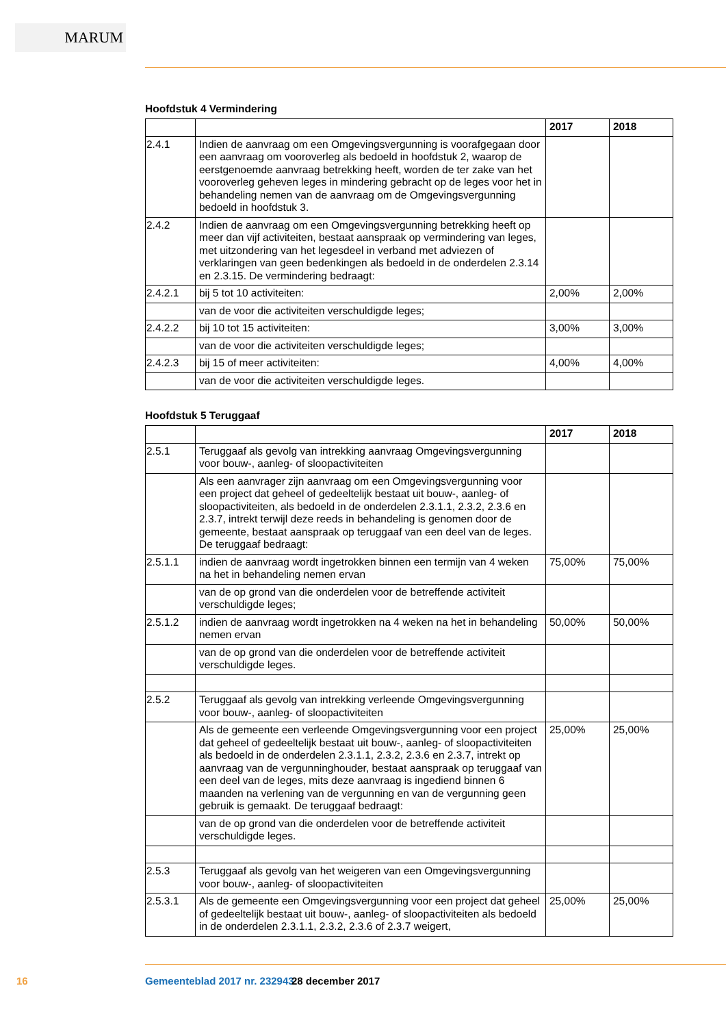MARUM
Hoofdstuk 4 Vermindering
| | | 2017 | 2018 |
| --- | --- | --- | --- |
| 2.4.1 | Indien de aanvraag om een Omgevingsvergunning is voorafgegaan door een aanvraag om vooroverleg als bedoeld in hoofdstuk 2, waarop de eerstgenoemde aanvraag betrekking heeft, worden de ter zake van het vooroverleg geheven leges in mindering gebracht op de leges voor het in behandeling nemen van de aanvraag om de Omgevingsvergunning bedoeld in hoofdstuk 3. | | |
| 2.4.2 | Indien de aanvraag om een Omgevingsvergunning betrekking heeft op meer dan vijf activiteiten, bestaat aanspraak op vermindering van leges, met uitzondering van het legesdeel in verband met adviezen of verklaringen van geen bedenkingen als bedoeld in de onderdelen 2.3.14 en 2.3.15. De vermindering bedraagt: | | |
| 2.4.2.1 | bij 5 tot 10 activiteiten: | 2,00% | 2,00% |
| | van de voor die activiteiten verschuldigde leges; | | |
| 2.4.2.2 | bij 10 tot 15 activiteiten: | 3,00% | 3,00% |
| | van de voor die activiteiten verschuldigde leges; | | |
| 2.4.2.3 | bij 15 of meer activiteiten: | 4,00% | 4,00% |
| | van de voor die activiteiten verschuldigde leges. | | |
Hoofdstuk 5 Teruggaaf
| | | 2017 | 2018 |
| --- | --- | --- | --- |
| 2.5.1 | Teruggaaf als gevolg van intrekking aanvraag Omgevingsvergunning voor bouw-, aanleg- of sloopactiviteiten | | |
| | Als een aanvrager zijn aanvraag om een Omgevingsvergunning voor een project dat geheel of gedeeltelijk bestaat uit bouw-, aanleg- of sloopactiviteiten, als bedoeld in de onderdelen 2.3.1.1, 2.3.2, 2.3.6 en 2.3.7, intrekt terwijl deze reeds in behandeling is genomen door de gemeente, bestaat aanspraak op teruggaaf van een deel van de leges. De teruggaaf bedraagt: | | |
| 2.5.1.1 | indien de aanvraag wordt ingetrokken binnen een termijn van 4 weken na het in behandeling nemen ervan | 75,00% | 75,00% |
| | van de op grond van die onderdelen voor de betreffende activiteit verschuldigde leges; | | |
| 2.5.1.2 | indien de aanvraag wordt ingetrokken na 4 weken na het in behandeling nemen ervan | 50,00% | 50,00% |
| | van de op grond van die onderdelen voor de betreffende activiteit verschuldigde leges. | | |
| 2.5.2 | Teruggaaf als gevolg van intrekking verleende Omgevingsvergunning voor bouw-, aanleg- of sloopactiviteiten | | |
| | Als de gemeente een verleende Omgevingsvergunning voor een project dat geheel of gedeeltelijk bestaat uit bouw-, aanleg- of sloopactiviteiten als bedoeld in de onderdelen 2.3.1.1, 2.3.2, 2.3.6 en 2.3.7, intrekt op aanvraag van de vergunninghouder, bestaat aanspraak op teruggaaf van een deel van de leges, mits deze aanvraag is ingediend binnen 6 maanden na verlening van de vergunning en van de vergunning geen gebruik is gemaakt. De teruggaaf bedraagt: | 25,00% | 25,00% |
| | van de op grond van die onderdelen voor de betreffende activiteit verschuldigde leges. | | |
| 2.5.3 | Teruggaaf als gevolg van het weigeren van een Omgevingsvergunning voor bouw-, aanleg- of sloopactiviteiten | | |
| 2.5.3.1 | Als de gemeente een Omgevingsvergunning voor een project dat geheel of gedeeltelijk bestaat uit bouw-, aanleg- of sloopactiviteiten als bedoeld in de onderdelen 2.3.1.1, 2.3.2, 2.3.6 of 2.3.7 weigert, | 25,00% | 25,00% |
16 Gemeenteblad 2017 nr. 232943 28 december 2017